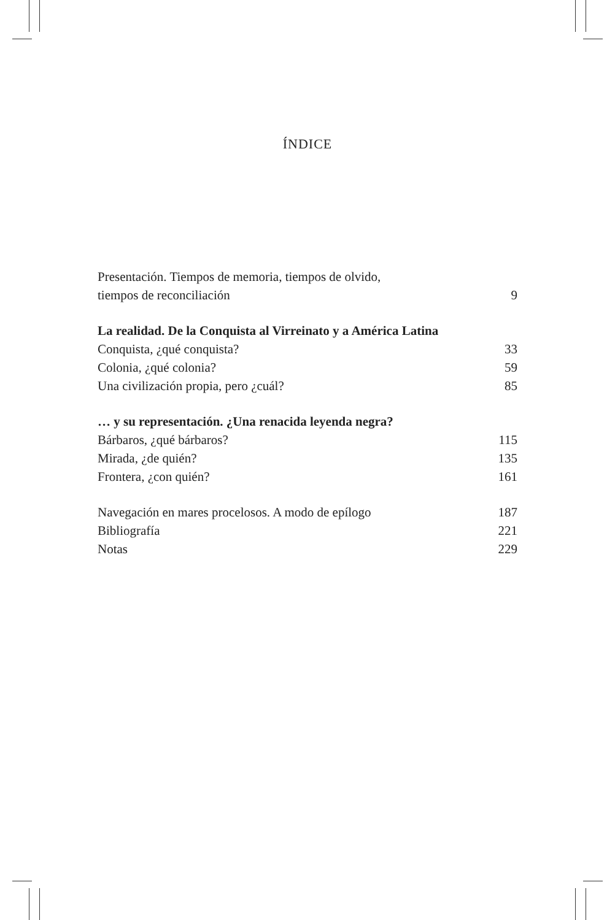ÍNDICE
Presentación. Tiempos de memoria, tiempos de olvido,
tiempos de reconciliación 9
La realidad. De la Conquista al Virreinato y a América Latina
Conquista, ¿qué conquista? 33
Colonia, ¿qué colonia? 59
Una civilización propia, pero ¿cuál? 85
… y su representación. ¿Una renacida leyenda negra?
Bárbaros, ¿qué bárbaros? 115
Mirada, ¿de quién? 135
Frontera, ¿con quién? 161
Navegación en mares procelosos. A modo de epílogo 187
Bibliografía 221
Notas 229